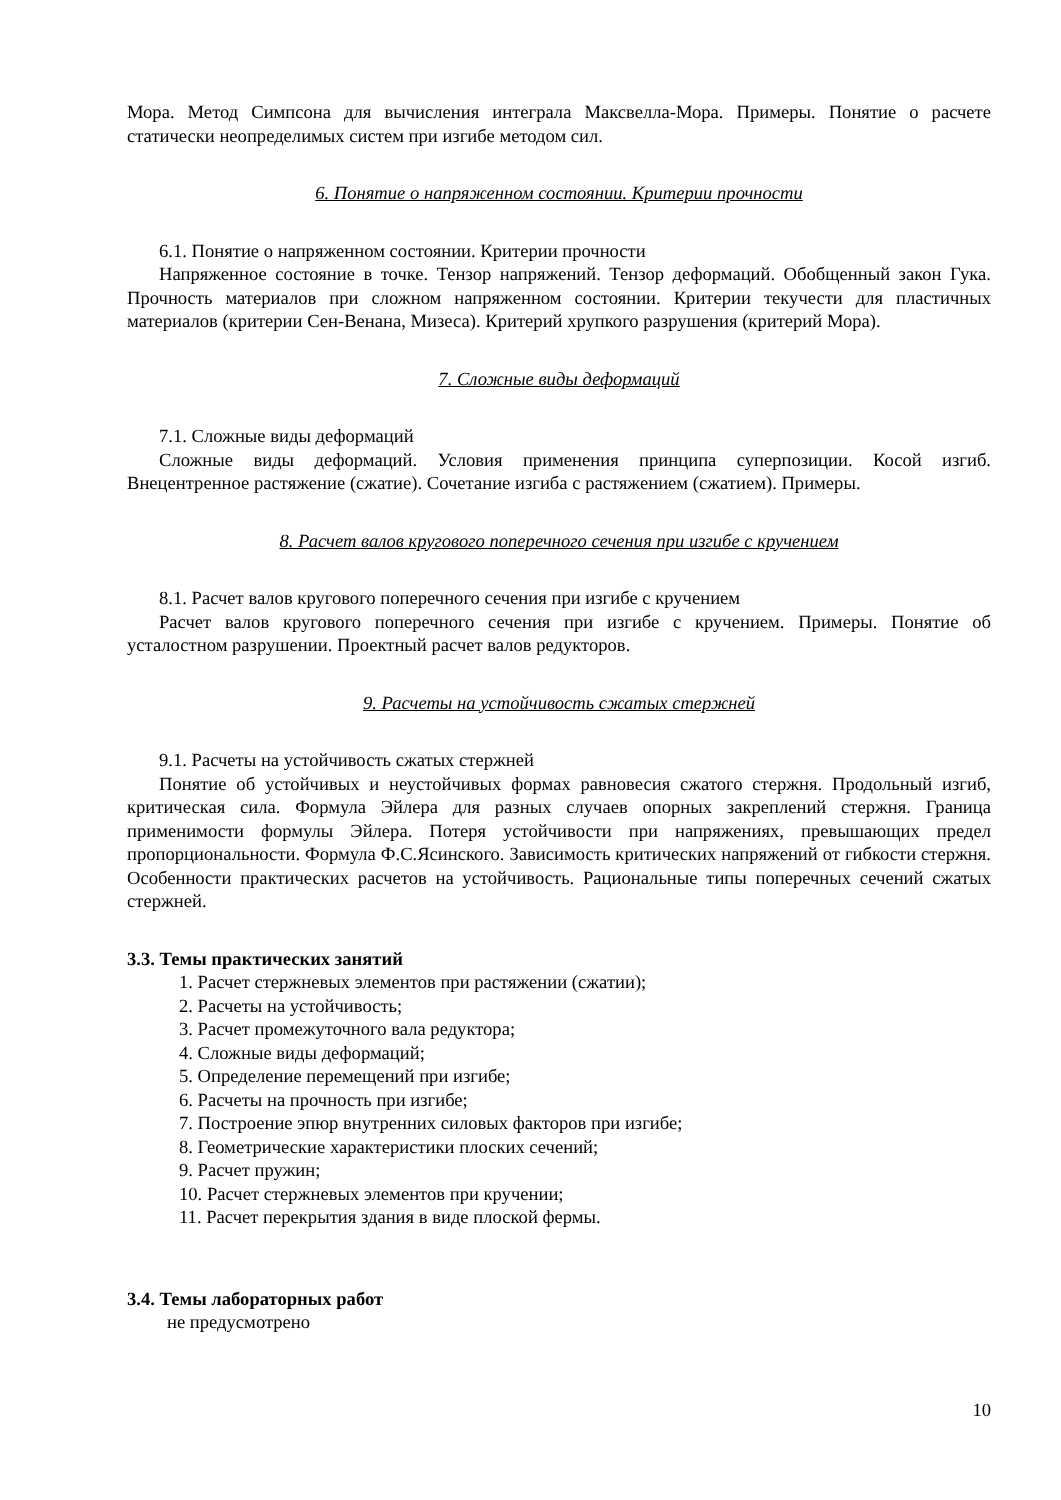Мора. Метод Симпсона для вычисления интеграла Максвелла-Мора. Примеры. Понятие о расчете статически неопределимых систем при изгибе методом сил.
6. Понятие о напряженном состоянии. Критерии прочности
6.1. Понятие о напряженном состоянии. Критерии прочности
Напряженное состояние в точке. Тензор напряжений. Тензор деформаций. Обобщенный закон Гука. Прочность материалов при сложном напряженном состоянии. Критерии текучести для пластичных материалов (критерии Сен-Венана, Мизеса). Критерий хрупкого разрушения (критерий Мора).
7. Сложные виды деформаций
7.1. Сложные виды деформаций
Сложные виды деформаций. Условия применения принципа суперпозиции. Косой изгиб. Внецентренное растяжение (сжатие). Сочетание изгиба с растяжением (сжатием). Примеры.
8. Расчет валов кругового поперечного сечения при изгибе с кручением
8.1. Расчет валов кругового поперечного сечения при изгибе с кручением
Расчет валов кругового поперечного сечения при изгибе с кручением. Примеры. Понятие об усталостном разрушении. Проектный расчет валов редукторов.
9. Расчеты на устойчивость сжатых стержней
9.1. Расчеты на устойчивость сжатых стержней
Понятие об устойчивых и неустойчивых формах равновесия сжатого стержня. Продольный изгиб, критическая сила. Формула Эйлера для разных случаев опорных закреплений стержня. Граница применимости формулы Эйлера. Потеря устойчивости при напряжениях, превышающих предел пропорциональности. Формула Ф.С.Ясинского. Зависимость критических напряжений от гибкости стержня. Особенности практических расчетов на устойчивость. Рациональные типы поперечных сечений сжатых стержней.
3.3. Темы практических занятий
1. Расчет стержневых элементов при растяжении (сжатии);
2. Расчеты на устойчивость;
3. Расчет промежуточного вала редуктора;
4. Сложные виды деформаций;
5. Определение перемещений при изгибе;
6. Расчеты на прочность при изгибе;
7. Построение эпюр внутренних силовых факторов при изгибе;
8. Геометрические характеристики плоских сечений;
9. Расчет пружин;
10. Расчет стержневых элементов при кручении;
11. Расчет перекрытия здания в виде плоской фермы.
3.4. Темы лабораторных работ
не предусмотрено
10